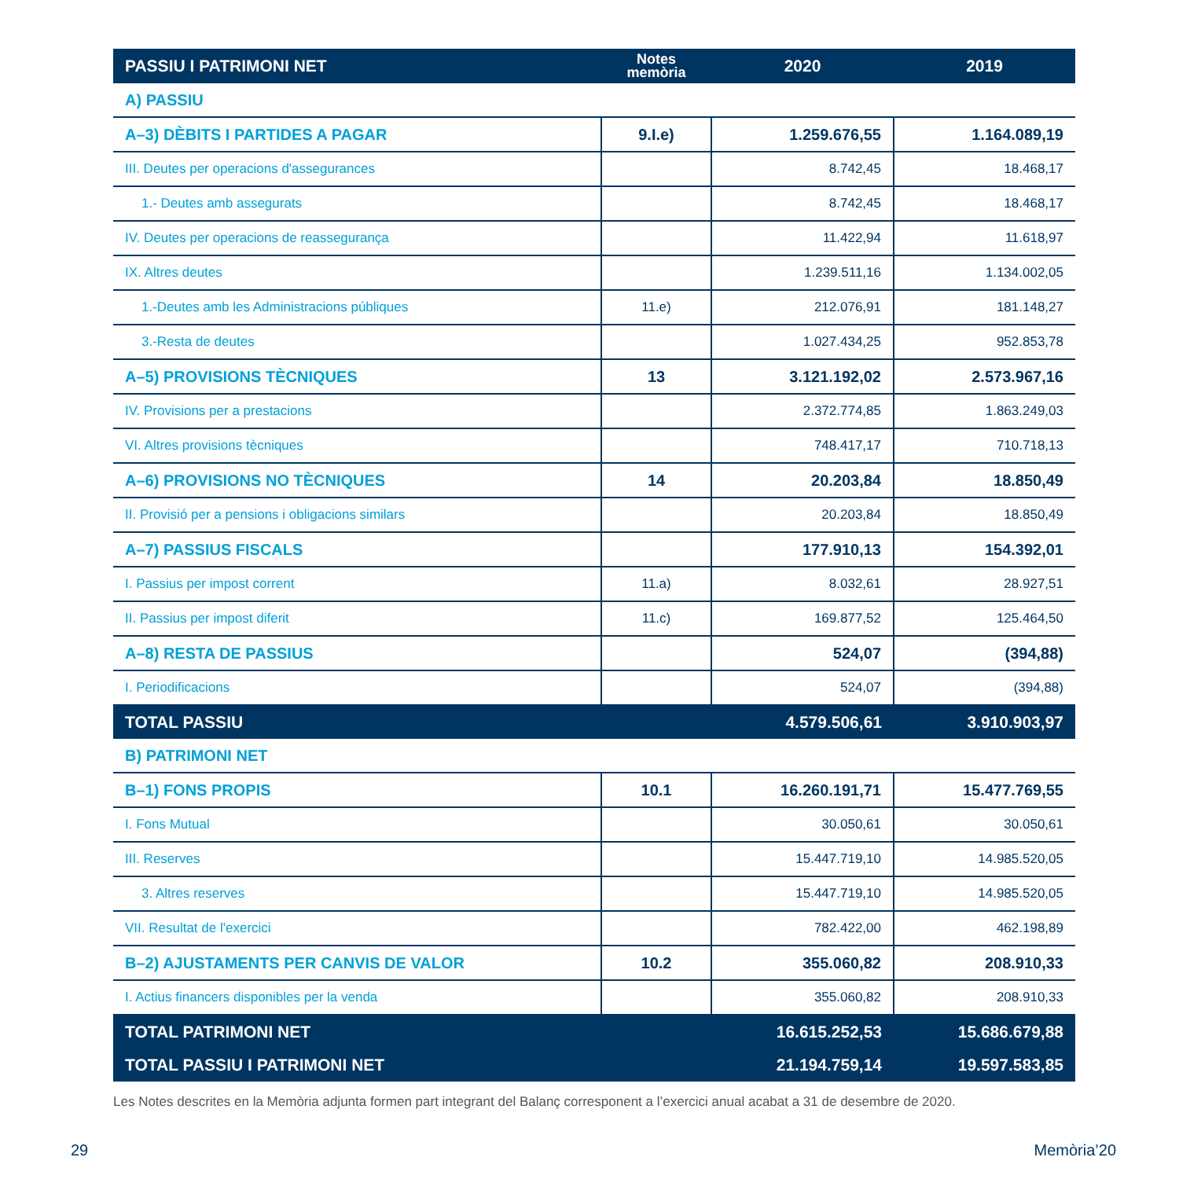| PASSIU I PATRIMONI NET | Notes memòria | 2020 | 2019 |
| --- | --- | --- | --- |
| A) PASSIU | | | |
| A–3) DÈBITS I PARTIDES A PAGAR | 9.I.e) | 1.259.676,55 | 1.164.089,19 |
| III. Deutes per operacions d'assegurances | | 8.742,45 | 18.468,17 |
| 1.- Deutes amb assegurats | | 8.742,45 | 18.468,17 |
| IV. Deutes per operacions de reassegurança | | 11.422,94 | 11.618,97 |
| IX. Altres deutes | | 1.239.511,16 | 1.134.002,05 |
| 1.-Deutes amb les Administracions públiques | 11.e) | 212.076,91 | 181.148,27 |
| 3.-Resta de deutes | | 1.027.434,25 | 952.853,78 |
| A–5) PROVISIONS TÈCNIQUES | 13 | 3.121.192,02 | 2.573.967,16 |
| IV. Provisions per a prestacions | | 2.372.774,85 | 1.863.249,03 |
| VI. Altres provisions tècniques | | 748.417,17 | 710.718,13 |
| A–6) PROVISIONS NO TÈCNIQUES | 14 | 20.203,84 | 18.850,49 |
| II. Provisió per a pensions i obligacions similars | | 20.203,84 | 18.850,49 |
| A–7) PASSIUS FISCALS | | 177.910,13 | 154.392,01 |
| I. Passius per impost corrent | 11.a) | 8.032,61 | 28.927,51 |
| II. Passius per impost diferit | 11.c) | 169.877,52 | 125.464,50 |
| A–8) RESTA DE PASSIUS | | 524,07 | (394,88) |
| I. Periodificacions | | 524,07 | (394,88) |
| TOTAL PASSIU | | 4.579.506,61 | 3.910.903,97 |
| B) PATRIMONI NET | | | |
| B–1) FONS PROPIS | 10.1 | 16.260.191,71 | 15.477.769,55 |
| I. Fons Mutual | | 30.050,61 | 30.050,61 |
| III. Reserves | | 15.447.719,10 | 14.985.520,05 |
| 3. Altres reserves | | 15.447.719,10 | 14.985.520,05 |
| VII. Resultat de l'exercici | | 782.422,00 | 462.198,89 |
| B–2) AJUSTAMENTS PER CANVIS DE VALOR | 10.2 | 355.060,82 | 208.910,33 |
| I. Actius financers disponibles per la venda | | 355.060,82 | 208.910,33 |
| TOTAL PATRIMONI NET | | 16.615.252,53 | 15.686.679,88 |
| TOTAL PASSIU I PATRIMONI NET | | 21.194.759,14 | 19.597.583,85 |
Les Notes descrites en la Memòria adjunta formen part integrant del Balanç corresponent a l’exercici anual acabat a 31 de desembre de 2020.
29 Memòria’20